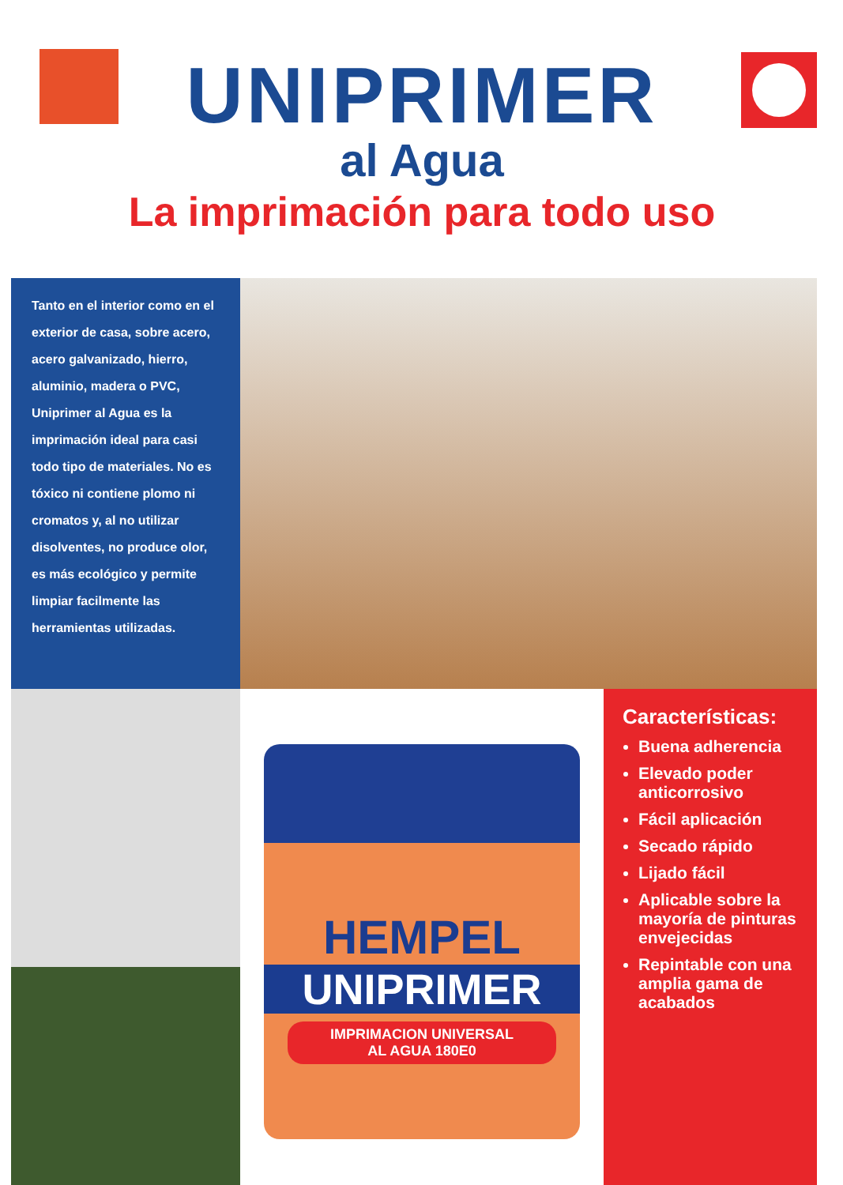UNIPRIMER
al Agua
La imprimación para todo uso
Tanto en el interior como en el exterior de casa, sobre acero, acero galvanizado, hierro, aluminio, madera o PVC, Uniprimer al Agua es la imprimación ideal para casi todo tipo de materiales. No es tóxico ni contiene plomo ni cromatos y, al no utilizar disolventes, no produce olor, es más ecológico y permite limpiar facilmente las herramientas utilizadas.
HEMPEL
UNIPRIMER
IMPRIMACION UNIVERSAL
AL AGUA 180E0
Características:
Buena adherencia
Elevado poder anticorrosivo
Fácil aplicación
Secado rápido
Lijado fácil
Aplicable sobre la mayoría de pinturas envejecidas
Repintable con una amplia gama de acabados